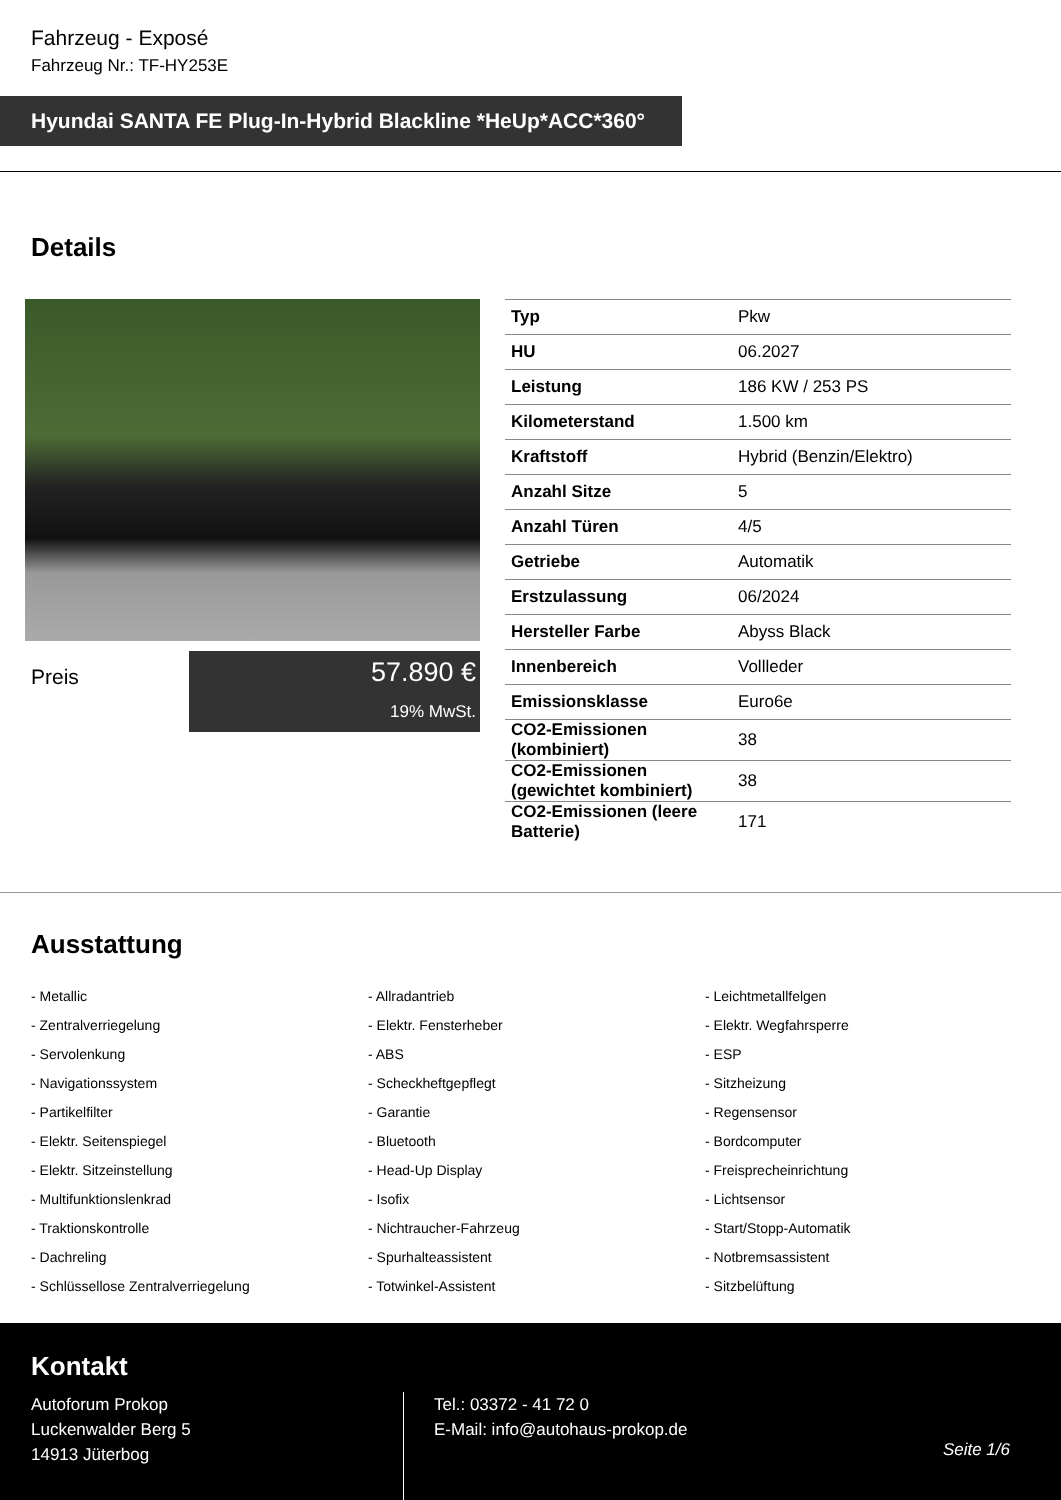Fahrzeug - Exposé
Fahrzeug Nr.: TF-HY253E
Hyundai SANTA FE Plug-In-Hybrid Blackline *HeUp*ACC*360°
Details
Preis
57.890 €
19% MwSt.
| Typ | Pkw |
| HU | 06.2027 |
| Leistung | 186 KW / 253 PS |
| Kilometerstand | 1.500 km |
| Kraftstoff | Hybrid (Benzin/Elektro) |
| Anzahl Sitze | 5 |
| Anzahl Türen | 4/5 |
| Getriebe | Automatik |
| Erstzulassung | 06/2024 |
| Hersteller Farbe | Abyss Black |
| Innenbereich | Vollleder |
| Emissionsklasse | Euro6e |
| CO2-Emissionen (kombiniert) | 38 |
| CO2-Emissionen (gewichtet kombiniert) | 38 |
| CO2-Emissionen (leere Batterie) | 171 |
Ausstattung
- Metallic
- Allradantrieb
- Leichtmetallfelgen
- Zentralverriegelung
- Elektr. Fensterheber
- Elektr. Wegfahrsperre
- Servolenkung
- ABS
- ESP
- Navigationssystem
- Scheckheftgepflegt
- Sitzheizung
- Partikelfilter
- Garantie
- Regensensor
- Elektr. Seitenspiegel
- Bluetooth
- Bordcomputer
- Elektr. Sitzeinstellung
- Head-Up Display
- Freisprecheinrichtung
- Multifunktionslenkrad
- Isofix
- Lichtsensor
- Traktionskontrolle
- Nichtraucher-Fahrzeug
- Start/Stopp-Automatik
- Dachreling
- Spurhalteassistent
- Notbremsassistent
- Schlüssellose Zentralverriegelung
- Totwinkel-Assistent
- Sitzbelüftung
Kontakt
Autoforum Prokop
Luckenwalder Berg 5
14913 Jüterbog
Tel.: 03372 - 41 72 0
E-Mail: info@autohaus-prokop.de
Seite 1/6